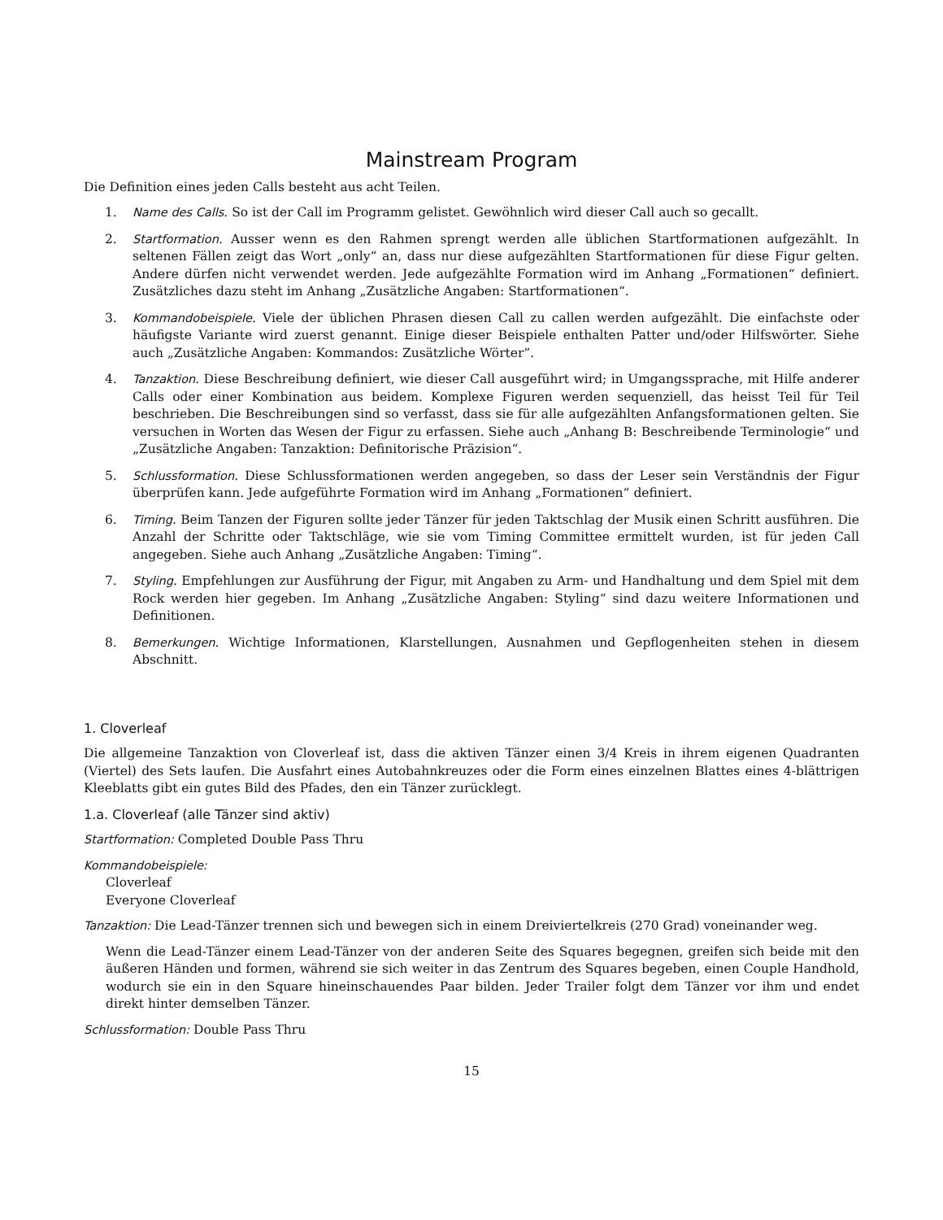Mainstream Program
Die Definition eines jeden Calls besteht aus acht Teilen.
1. Name des Calls. So ist der Call im Programm gelistet. Gewöhnlich wird dieser Call auch so gecallt.
2. Startformation. Ausser wenn es den Rahmen sprengt werden alle üblichen Startformationen aufgezählt. In seltenen Fällen zeigt das Wort „only“ an, dass nur diese aufgezählten Startformationen für diese Figur gelten. Andere dürfen nicht verwendet werden. Jede aufgezählte Formation wird im Anhang „Formationen“ definiert. Zusätzliches dazu steht im Anhang „Zusätzliche Angaben: Startformationen“.
3. Kommandobeispiele. Viele der üblichen Phrasen diesen Call zu callen werden aufgezählt. Die einfachste oder häufigste Variante wird zuerst genannt. Einige dieser Beispiele enthalten Patter und/oder Hilfswörter. Siehe auch „Zusätzliche Angaben: Kommandos: Zusätzliche Wörter“.
4. Tanzaktion. Diese Beschreibung definiert, wie dieser Call ausgeführt wird; in Umgangssprache, mit Hilfe anderer Calls oder einer Kombination aus beidem. Komplexe Figuren werden sequenziell, das heisst Teil für Teil beschrieben. Die Beschreibungen sind so verfasst, dass sie für alle aufgezählten Anfangsformationen gelten. Sie versuchen in Worten das Wesen der Figur zu erfassen. Siehe auch „Anhang B: Beschreibende Terminologie“ und „Zusätzliche Angaben: Tanzaktion: Definitorische Präzision“.
5. Schlussformation. Diese Schlussformationen werden angegeben, so dass der Leser sein Verständnis der Figur überprüfen kann. Jede aufgeführte Formation wird im Anhang „Formationen“ definiert.
6. Timing. Beim Tanzen der Figuren sollte jeder Tänzer für jeden Taktschlag der Musik einen Schritt ausführen. Die Anzahl der Schritte oder Taktschläge, wie sie vom Timing Committee ermittelt wurden, ist für jeden Call angegeben. Siehe auch Anhang „Zusätzliche Angaben: Timing“.
7. Styling. Empfehlungen zur Ausführung der Figur, mit Angaben zu Arm- und Handhaltung und dem Spiel mit dem Rock werden hier gegeben. Im Anhang „Zusätzliche Angaben: Styling“ sind dazu weitere Informationen und Definitionen.
8. Bemerkungen. Wichtige Informationen, Klarstellungen, Ausnahmen und Gepflogenheiten stehen in diesem Abschnitt.
1. Cloverleaf
Die allgemeine Tanzaktion von Cloverleaf ist, dass die aktiven Tänzer einen 3/4 Kreis in ihrem eigenen Quadranten (Viertel) des Sets laufen. Die Ausfahrt eines Autobahnkreuzes oder die Form eines einzelnen Blattes eines 4-blättrigen Kleeblatts gibt ein gutes Bild des Pfades, den ein Tänzer zurücklegt.
1.a. Cloverleaf (alle Tänzer sind aktiv)
Startformation: Completed Double Pass Thru
Kommandobeispiele:
Cloverleaf
Everyone Cloverleaf
Tanzaktion: Die Lead-Tänzer trennen sich und bewegen sich in einem Dreiviertelkreis (270 Grad) voneinander weg.
Wenn die Lead-Tänzer einem Lead-Tänzer von der anderen Seite des Squares begegnen, greifen sich beide mit den äußeren Händen und formen, während sie sich weiter in das Zentrum des Squares begeben, einen Couple Handhold, wodurch sie ein in den Square hineinschauendes Paar bilden. Jeder Trailer folgt dem Tänzer vor ihm und endet direkt hinter demselben Tänzer.
Schlussformation: Double Pass Thru
15